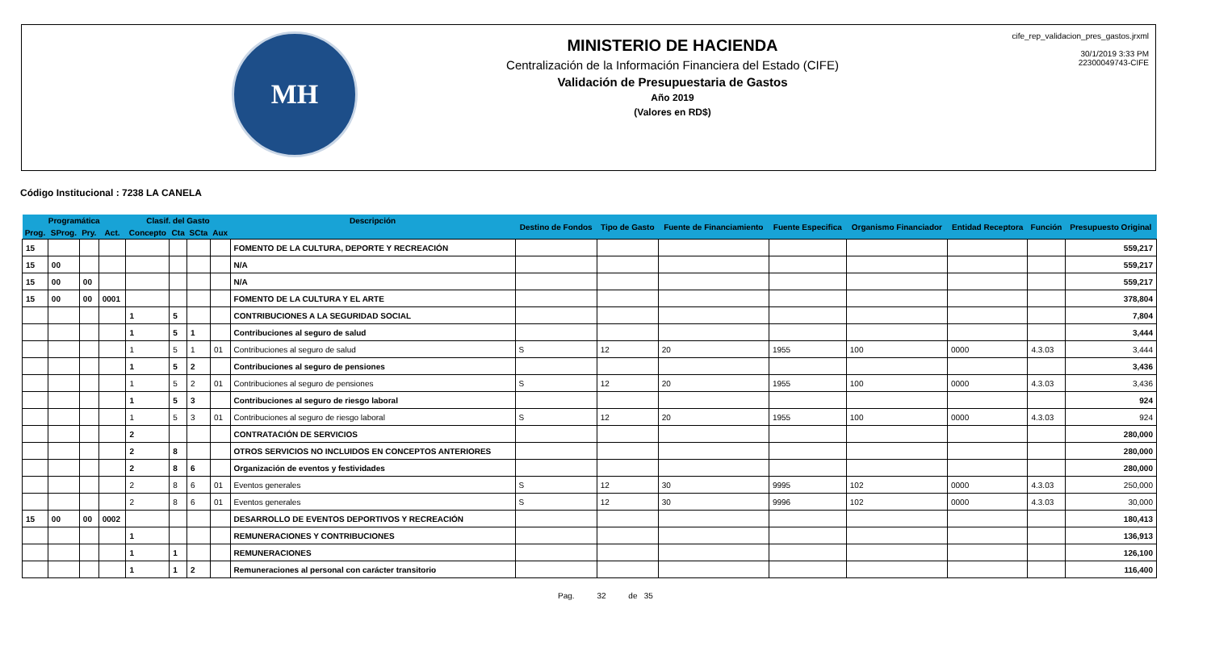MH
MINISTERIO DE HACIENDA
Centralización de la Información Financiera del Estado (CIFE)
Validación de Presupuestaria de Gastos
Año 2019
(Valores en RD$)
cife_rep_validacion_pres_gastos.jrxml
30/1/2019 3:33 PM
22300049743-CIFE
Código Institucional : 7238 LA CANELA
| Programática | | | | Clasif. del Gasto | | | | Descripción | Destino de Fondos | Tipo de Gasto | Fuente de Financiamiento | Fuente Especifica | Organismo Financiador | Entidad Receptora | Función | Presupuesto Original |
| --- | --- | --- | --- | --- | --- | --- | --- | --- | --- | --- | --- | --- | --- | --- | --- | --- |
| Prog. | SProg. | Pry. | Act. | Concepto | Cta | SCta | Aux | | | | | | | | | |
| 15 | | | | | | | | FOMENTO DE LA CULTURA, DEPORTE Y RECREACIÓN | | | | | | | | 559,217 |
| 15 | 00 | | | | | | | N/A | | | | | | | | 559,217 |
| 15 | 00 | 00 | | | | | | N/A | | | | | | | | 559,217 |
| 15 | 00 | 00 | 0001 | | | | | FOMENTO DE LA CULTURA Y EL ARTE | | | | | | | | 378,804 |
| | | | | 1 | 5 | | | CONTRIBUCIONES A LA SEGURIDAD SOCIAL | | | | | | | | 7,804 |
| | | | | 1 | 5 | 1 | | Contribuciones al seguro de salud | | | | | | | | 3,444 |
| | | | | 1 | 5 | 1 | 01 | Contribuciones al seguro de salud | S | 12 | 20 | 1955 | 100 | 0000 | 4.3.03 | 3,444 |
| | | | | 1 | 5 | 2 | | Contribuciones al seguro de pensiones | | | | | | | | 3,436 |
| | | | | 1 | 5 | 2 | 01 | Contribuciones al seguro de pensiones | S | 12 | 20 | 1955 | 100 | 0000 | 4.3.03 | 3,436 |
| | | | | 1 | 5 | 3 | | Contribuciones al seguro de riesgo laboral | | | | | | | | 924 |
| | | | | 1 | 5 | 3 | 01 | Contribuciones al seguro de riesgo laboral | S | 12 | 20 | 1955 | 100 | 0000 | 4.3.03 | 924 |
| | | | | 2 | | | | CONTRATACIÓN DE SERVICIOS | | | | | | | | 280,000 |
| | | | | 2 | 8 | | | OTROS SERVICIOS NO INCLUIDOS EN CONCEPTOS ANTERIORES | | | | | | | | 280,000 |
| | | | | 2 | 8 | 6 | | Organización de eventos y festividades | | | | | | | | 280,000 |
| | | | | 2 | 8 | 6 | 01 | Eventos generales | S | 12 | 30 | 9995 | 102 | 0000 | 4.3.03 | 250,000 |
| | | | | 2 | 8 | 6 | 01 | Eventos generales | S | 12 | 30 | 9996 | 102 | 0000 | 4.3.03 | 30,000 |
| 15 | 00 | 00 | 0002 | | | | | DESARROLLO DE EVENTOS DEPORTIVOS Y RECREACIÓN | | | | | | | | 180,413 |
| | | | | 1 | | | | REMUNERACIONES Y CONTRIBUCIONES | | | | | | | | 136,913 |
| | | | | 1 | 1 | | | REMUNERACIONES | | | | | | | | 126,100 |
| | | | | 1 | 1 | 2 | | Remuneraciones al personal con carácter transitorio | | | | | | | | 116,400 |
Pag. 32 de 35